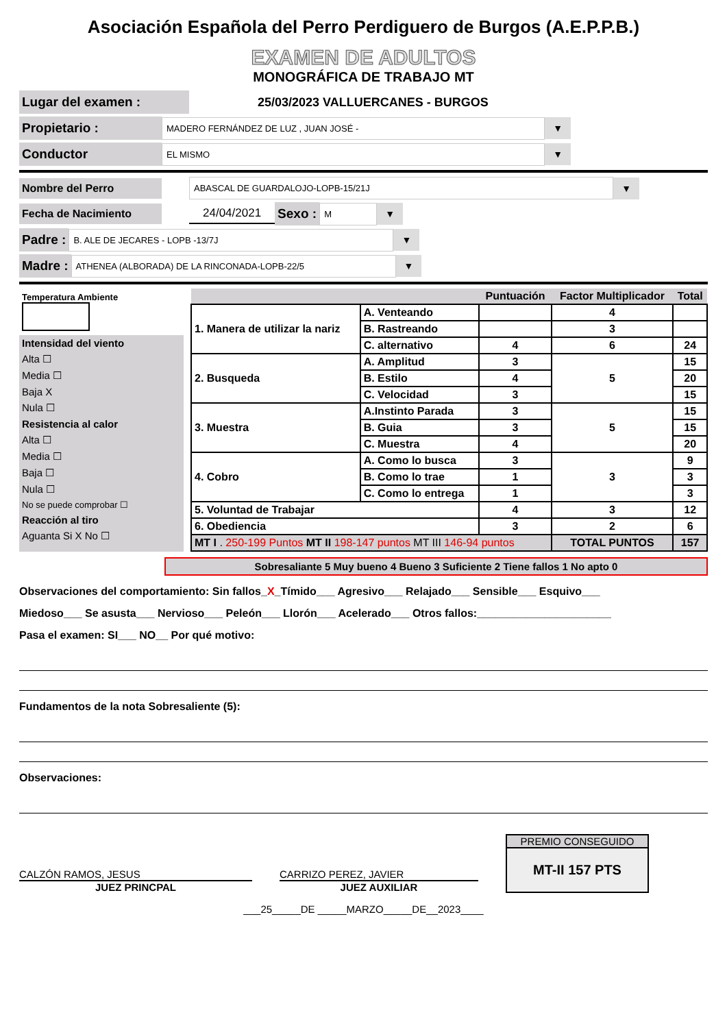Asociación Española del Perro Perdiguero de Burgos (A.E.P.P.B.)
EXAMEN DE ADULTOS
MONOGRÁFICA DE TRABAJO MT
Lugar del examen : 25/03/2023 VALLUERCANES - BURGOS
Propietario : MADERO FERNÁNDEZ DE LUZ , JUAN JOSÉ - ▼
Conductor EL MISMO ▼
Nombre del Perro ABASCAL DE GUARDALOJO-LOPB-15/21J ▼
Fecha de Nacimiento 24/04/2021 Sexo : M ▼
Padre : B. ALE DE JECARES - LOPB -13/7J ▼
Madre : ATHENEA (ALBORADA) DE LA RINCONADA-LOPB-22/5 ▼
Temperatura Ambiente
Intensidad del viento
Alta ☐
Media ☐
Baja X
Nula ☐
Resistencia al calor
Alta ☐
Media ☐
Baja ☐
Nula ☐
No se puede comprobar ☐
Reacción al tiro
Aguanta Si X No ☐
| | | Puntuación | Factor Multiplicador | Total |
| --- | --- | --- | --- | --- |
| 1. Manera de utilizar la nariz | A. Venteando | | 4 | |
| | B. Rastreando | | 3 | |
| | C. alternativo | 4 | 6 | 24 |
| 2. Busqueda | A. Amplitud | 3 | 5 | 15 |
| | B. Estilo | 4 | | 20 |
| | C. Velocidad | 3 | | 15 |
| 3. Muestra | A.Instinto Parada | 3 | 5 | 15 |
| | B. Guia | 3 | | 15 |
| | C. Muestra | 4 | | 20 |
| 4. Cobro | A. Como lo busca | 3 | 3 | 9 |
| | B. Como lo trae | 1 | | 3 |
| | C. Como lo entrega | 1 | | 3 |
| 5. Voluntad de Trabajar | | 4 | 3 | 12 |
| 6. Obediencia | | 3 | 2 | 6 |
| MT I . 250-199 Puntos MT II 198-147 puntos MT III 146-94 puntos | | | TOTAL PUNTOS | 157 |
Sobresaliante 5 Muy bueno 4 Bueno 3 Suficiente 2 Tiene fallos 1 No apto 0
Observaciones del comportamiento: Sin fallos_X_Tímido___ Agresivo___ Relajado___ Sensible___ Esquivo___
Miedoso___ Se asusta___ Nervioso___ Peleón___ Llorón___ Acelerado___ Otros fallos:______________________
Pasa el examen: SI___ NO__ Por qué motivo:
Fundamentos de la nota Sobresaliente (5):
Observaciones:
CALZÓN RAMOS, JESUS
JUEZ PRINCPAL
CARRIZO PEREZ, JAVIER
JUEZ AUXILIAR
PREMIO CONSEGUIDO
MT-II 157 PTS
___25_____DE _____MARZO_____DE__2023____